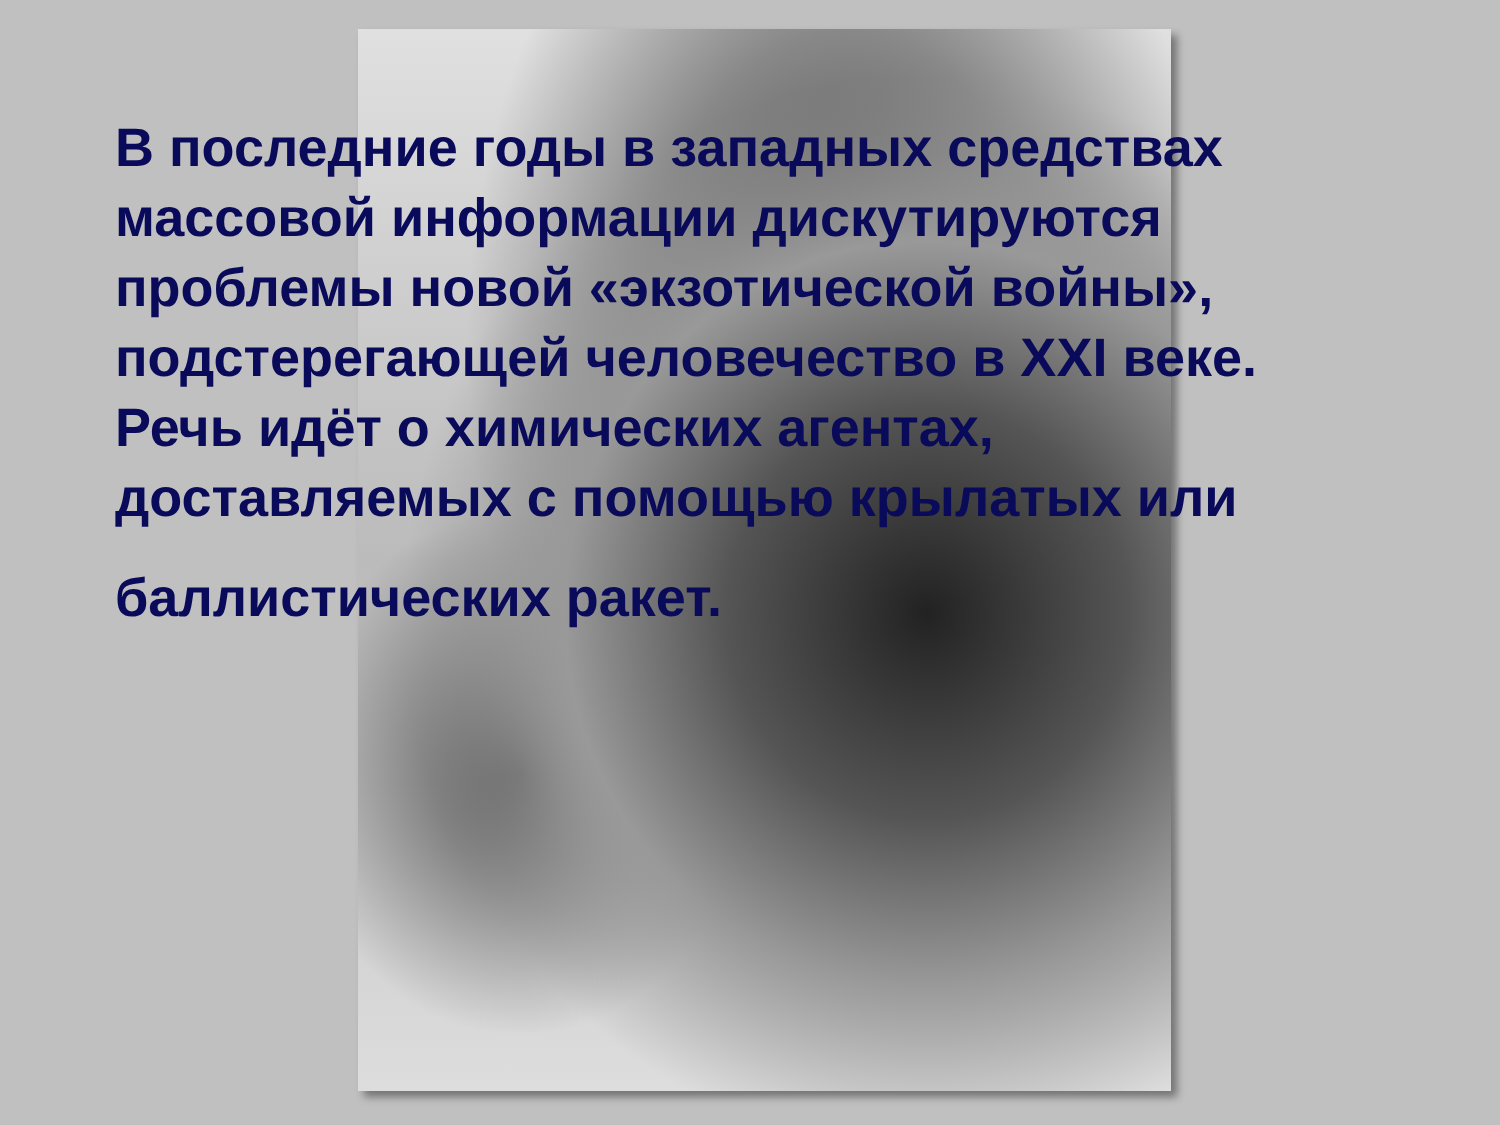В последние годы в западных средствах
массовой информации дискутируются
проблемы новой «экзотической войны»,
подстерегающей человечество в XXI веке.
Речь идёт о химических агентах,
доставляемых с помощью крылатых или
баллистических ракет.